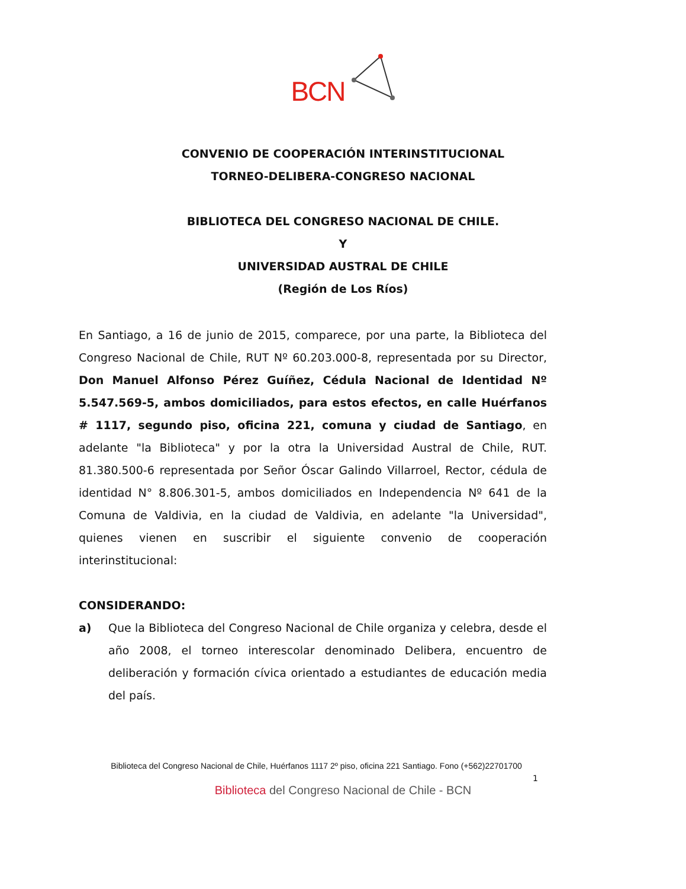BCN
CONVENIO DE COOPERACIÓN INTERINSTITUCIONAL
TORNEO-DELIBERA-CONGRESO NACIONAL
BIBLIOTECA DEL CONGRESO NACIONAL DE CHILE.
Y
UNIVERSIDAD AUSTRAL DE CHILE
(Región de Los Ríos)
En Santiago, a 16 de junio de 2015, comparece, por una parte, la Biblioteca del Congreso Nacional de Chile, RUT Nº 60.203.000-8, representada por su Director, Don Manuel Alfonso Pérez Guíñez, Cédula Nacional de Identidad Nº 5.547.569-5, ambos domiciliados, para estos efectos, en calle Huérfanos # 1117, segundo piso, oficina 221, comuna y ciudad de Santiago, en adelante "la Biblioteca" y por la otra la Universidad Austral de Chile, RUT. 81.380.500-6 representada por Señor Óscar Galindo Villarroel, Rector, cédula de identidad N° 8.806.301-5, ambos domiciliados en Independencia Nº 641 de la Comuna de Valdivia, en la ciudad de Valdivia, en adelante "la Universidad", quienes vienen en suscribir el siguiente convenio de cooperación interinstitucional:
CONSIDERANDO:
a) Que la Biblioteca del Congreso Nacional de Chile organiza y celebra, desde el año 2008, el torneo interescolar denominado Delibera, encuentro de deliberación y formación cívica orientado a estudiantes de educación media del país.
Biblioteca del Congreso Nacional de Chile, Huérfanos 1117 2º piso, oficina 221 Santiago. Fono (+562)22701700
1
Biblioteca del Congreso Nacional de Chile - BCN